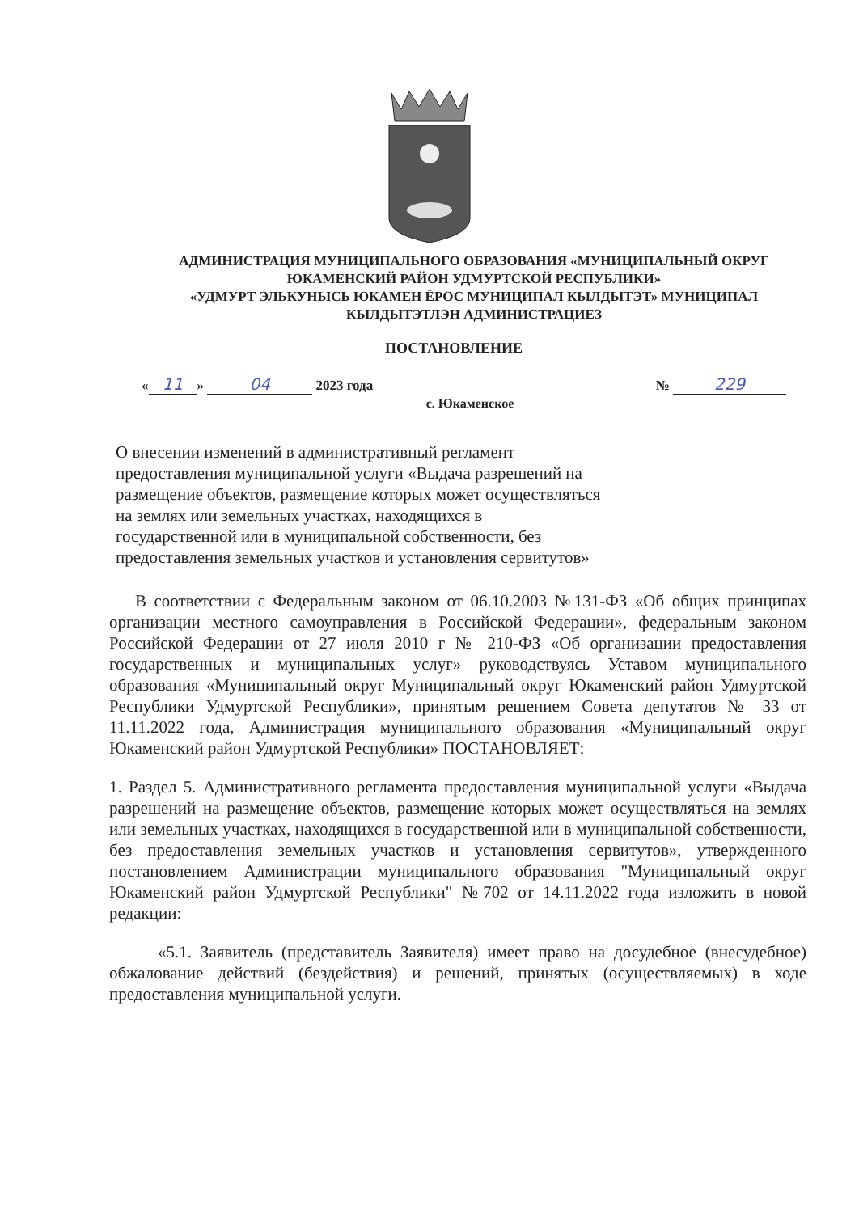АДМИНИСТРАЦИЯ МУНИЦИПАЛЬНОГО ОБРАЗОВАНИЯ «МУНИЦИПАЛЬНЫЙ ОКРУГ ЮКАМЕНСКИЙ РАЙОН УДМУРТСКОЙ РЕСПУБЛИКИ»
«УДМУРТ ЭЛЬКУНЫСЬ ЮКАМЕН ЁРОС МУНИЦИПАЛ КЫЛДЫТЭТ» МУНИЦИПАЛ КЫЛДЫТЭТЛЭН АДМИНИСТРАЦИЕЗ
ПОСТАНОВЛЕНИЕ
« 11 » 04 2023 года № 229
с. Юкаменское
О внесении изменений в административный регламент предоставления муниципальной услуги «Выдача разрешений на размещение объектов, размещение которых может осуществляться на землях или земельных участках, находящихся в государственной или в муниципальной собственности, без предоставления земельных участков и установления сервитутов»
В соответствии с Федеральным законом от 06.10.2003 №131-ФЗ «Об общих принципах организации местного самоуправления в Российской Федерации», федеральным законом Российской Федерации от 27 июля 2010 г № 210-ФЗ «Об организации предоставления государственных и муниципальных услуг» руководствуясь Уставом муниципального образования «Муниципальный округ Муниципальный округ Юкаменский район Удмуртской Республики Удмуртской Республики», принятым решением Совета депутатов № 33 от 11.11.2022 года, Администрация муниципального образования «Муниципальный округ Юкаменский район Удмуртской Республики» ПОСТАНОВЛЯЕТ:
1. Раздел 5. Административного регламента предоставления муниципальной услуги «Выдача разрешений на размещение объектов, размещение которых может осуществляться на землях или земельных участках, находящихся в государственной или в муниципальной собственности, без предоставления земельных участков и установления сервитутов», утвержденного постановлением Администрации муниципального образования "Муниципальный округ Юкаменский район Удмуртской Республики" №702 от 14.11.2022 года изложить в новой редакции:
«5.1. Заявитель (представитель Заявителя) имеет право на досудебное (внесудебное) обжалование действий (бездействия) и решений, принятых (осуществляемых) в ходе предоставления муниципальной услуги.